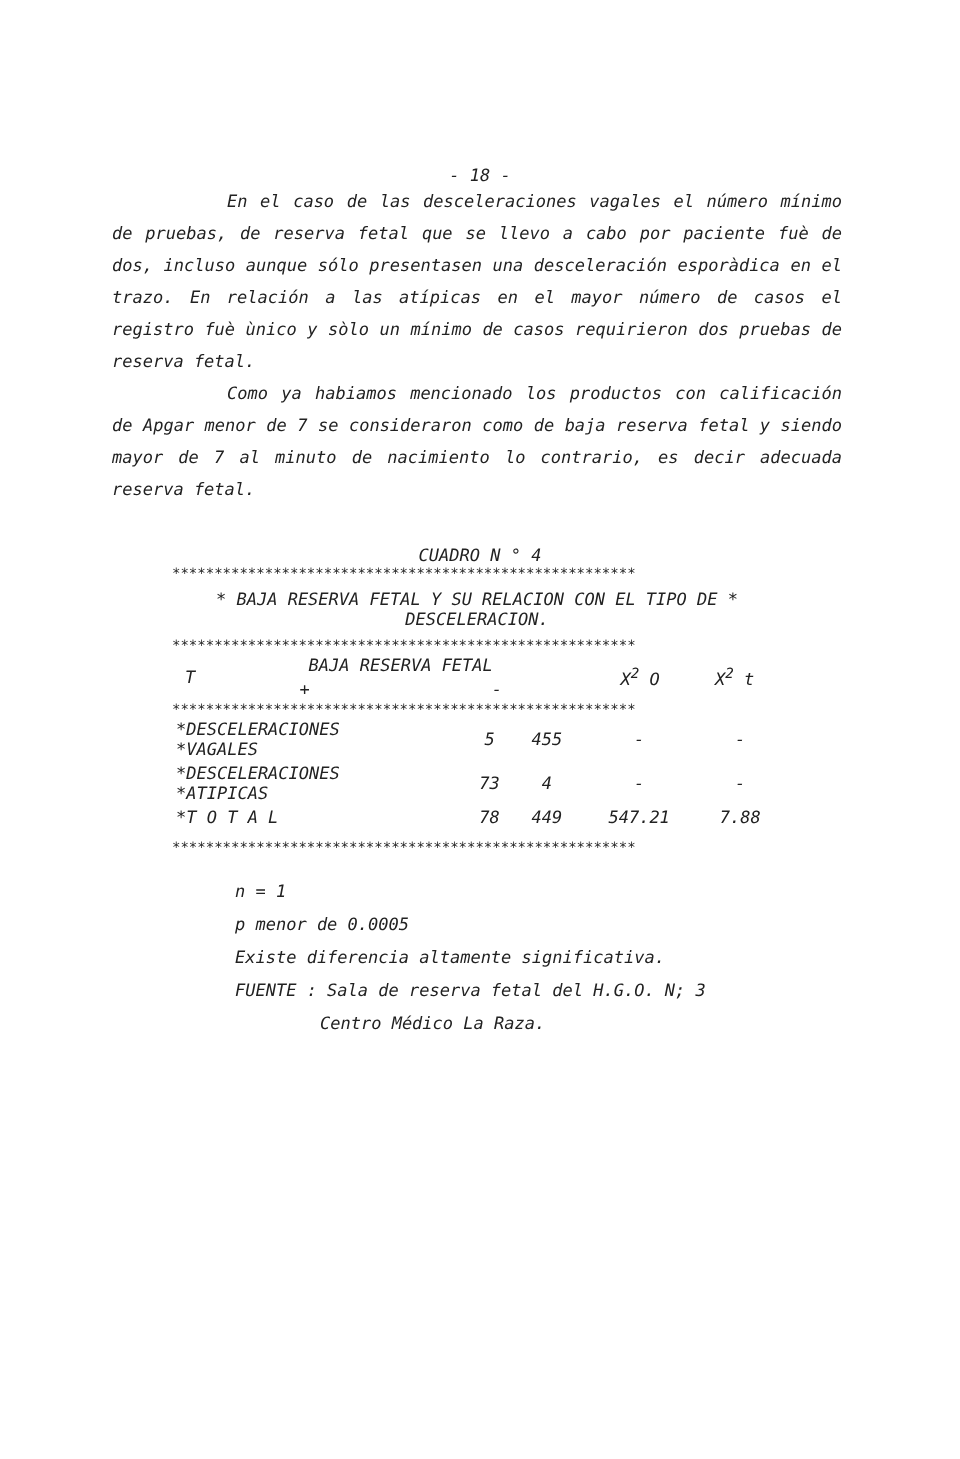- 18 -
En el caso de las desceleraciones vagales el número mínimo de pruebas, de reserva fetal que se llevo a cabo por paciente fuè de dos, incluso aunque sólo presentasen una desceleración esporàdica en el trazo. En relación a las atípicas en el mayor número de casos el registro fuè ùnico y sòlo un mínimo de casos requirieron dos pruebas de reserva fetal.
Como ya habiamos mencionado los productos con calificación de Apgar menor de 7 se consideraron como de baja reserva fetal y siendo mayor de 7 al minuto de nacimiento lo contrario, es decir adecuada reserva fetal.
CUADRO N ° 4
*******************************************************
* BAJA RESERVA FETAL Y SU RELACION CON EL TIPO DE *
DESCELERACION.
*******************************************************
| T | BAJA RESERVA FETAL | | X<sup>2</sup> O | X<sup>2</sup> t |
| --- | --- | --- | --- | --- |
| | + | - | | |
*******************************************************
| *DESCELERACIONES *VAGALES | 5 | 455 | - | - |
| *DESCELERACIONES *ATIPICAS | 73 | 4 | - | - |
| *T O T A L | 78 | 449 | 547.21 | 7.88 |
*******************************************************
n = 1
p menor de 0.0005
Existe diferencia altamente significativa.
FUENTE : Sala de reserva fetal del H.G.O. N; 3
Centro Médico La Raza.